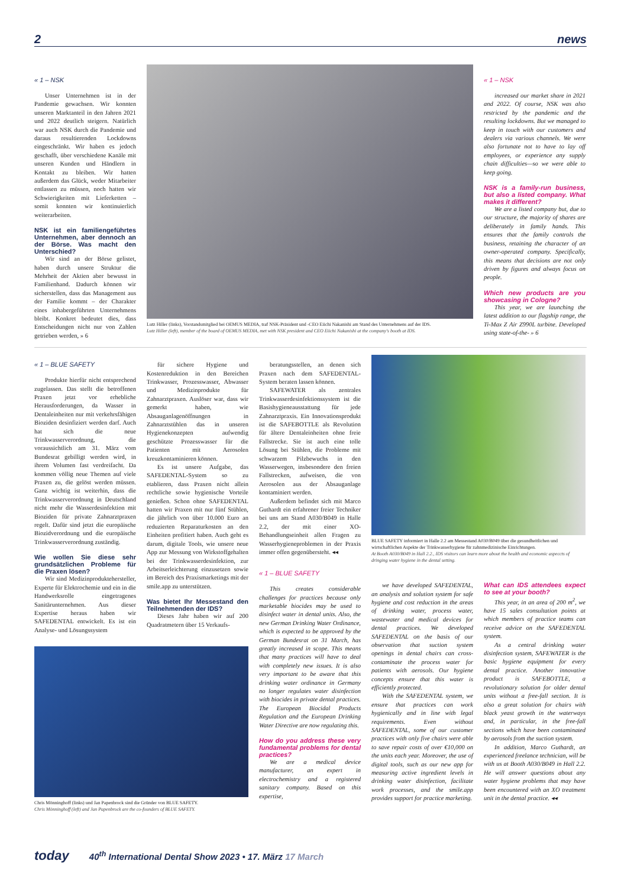2 news
« 1 – NSK
Unser Unternehmen ist in der Pandemie gewachsen. Wir konnten unseren Marktanteil in den Jahren 2021 und 2022 deutlich steigern. Natürlich war auch NSK durch die Pandemie und daraus resultierenden Lockdowns eingeschränkt. Wir haben es jedoch geschafft, über verschiedene Kanäle mit unseren Kunden und Händlern in Kontakt zu bleiben. Wir hatten außerdem das Glück, weder Mitarbeiter entlassen zu müssen, noch hatten wir Schwierigkeiten mit Lieferketten – somit konnten wir kontinuierlich weiterarbeiten.
NSK ist ein familiengeführtes Unternehmen, aber dennoch an der Börse. Was macht den Unterschied?
Wir sind an der Börse gelistet, haben durch unsere Struktur die Mehrheit der Aktien aber bewusst in Familienhand. Dadurch können wir sicherstellen, dass das Management aus der Familie kommt – der Charakter eines inhabergeführten Unternehmens bleibt. Konkret bedeutet dies, dass Entscheidungen nicht nur von Zahlen getrieben werden, » 6
Lutz Hiller (links), Vorstandsmitglied bei OEMUS MEDIA, traf NSK-Präsident und -CEO Eiichi Nakanishi am Stand des Unternehmens auf der IDS.
Lutz Hiller (left), member of the board of OEMUS MEDIA, met with NSK president and CEO Eiichi Nakanishi at the company's booth at IDS.
« 1 – NSK
increased our market share in 2021 and 2022. Of course, NSK was also restricted by the pandemic and the resulting lockdowns. But we managed to keep in touch with our customers and dealers via various channels. We were also fortunate not to have to lay off employees, or experience any supply chain difficulties—so we were able to keep going.
NSK is a family-run business, but also a listed company. What makes it different?
We are a listed company but, due to our structure, the majority of shares are deliberately in family hands. This ensures that the family controls the business, retaining the character of an owner-operated company. Specifically, this means that decisions are not only driven by figures and always focus on people.
Which new products are you showcasing in Cologne?
This year, we are launching the latest addition to our flagship range, the Ti-Max Z Air Z990L turbine. Developed using state-of-the- » 6
« 1 – BLUE SAFETY
Produkte hierfür nicht entsprechend zugelassen. Das stellt die betroffenen Praxen jetzt vor erhebliche Herausforderungen, da Wasser in Dentaleinheiten nur mit verkehrsfähigen Bioziden desinfiziert werden darf. Auch hat sich die neue Trinkwasserverordnung, die voraussichtlich am 31. März vom Bundesrat gebilligt werden wird, in ihrem Volumen fast verdreifacht. Da kommen völlig neue Themen auf viele Praxen zu, die gelöst werden müssen. Ganz wichtig ist weiterhin, dass die Trinkwasserverordnung in Deutschland nicht mehr die Wasserdesinfektion mit Bioziden für private Zahnarztpraxen regelt. Dafür sind jetzt die europäische Biozidverordnung und die europäische Trinkwasserverordnung zuständig.
Wie wollen Sie diese sehr grundsätzlichen Probleme für die Praxen lösen?
Wir sind Medizinproduktehersteller, Experte für Elektrochemie und ein in die Handwerksrolle eingetragenes Sanitärunternehmen. Aus dieser Expertise heraus haben wir SAFEDENTAL entwickelt. Es ist ein Analyse- und Lösungssystem
für sichere Hygiene und Kostenreduktion in den Bereichen Trinkwasser, Prozesswasser, Abwasser und Medizinprodukte für Zahnarztpraxen. Auslöser war, dass wir gemerkt haben, wie Absauganlagenöffnungen in Zahnarztstühlen das in unseren Hygienekonzepten aufwendig geschützte Prozesswasser für die Patienten mit Aerosolen kreuzkontaminieren können.
Es ist unsere Aufgabe, das SAFEDENTAL-System so zu etablieren, dass Praxen nicht allein rechtliche sowie hygienische Vorteile genießen. Schon ohne SAFEDENTAL hatten wir Praxen mit nur fünf Stühlen, die jährlich von über 10.000 Euro an reduzierten Reparaturkosten an den Einheiten profitiert haben. Auch geht es darum, digitale Tools, wie unsere neue App zur Messung von Wirkstoffgehalten bei der Trinkwasserdesinfektion, zur Arbeitserleichterung einzusetzen sowie im Bereich des Praxismarketings mit der smile.app zu unterstützen.
Was bietet Ihr Messestand den Teilnehmenden der IDS?
Dieses Jahr haben wir auf 200 Quadratmetern über 15 Verkaufs-
beratungsstellen, an denen sich Praxen nach dem SAFEDENTAL-System beraten lassen können.
SAFEWATER als zentrales Trinkwasserdesinfektionssystem ist die Basishygieneausstattung für jede Zahnarztpraxis. Ein Innovationsprodukt ist die SAFEBOTTLE als Revolution für ältere Dentaleinheiten ohne freie Fallstrecke. Sie ist auch eine tolle Lösung bei Stühlen, die Probleme mit schwarzem Pilzbewuchs in den Wasserwegen, insbesondere den freien Fallstrecken, aufweisen, die von Aerosolen aus der Absauganlage kontaminiert werden.
Außerdem befindet sich mit Marco Guthardt ein erfahrener freier Techniker bei uns am Stand A030/B049 in Halle 2.2, der mit einer XO-Behandlungseinheit allen Fragen zu Wasserhygieneproblemen in der Praxis immer offen gegenübersteht. ◂◂
BLUE SAFETY informiert in Halle 2.2 am Messestand A030/B049 über die gesundheitlichen und wirtschaftlichen Aspekte der Trinkwasserhygiene für zahnmedizinische Einrichtungen.
At Booth A030/B049 in Hall 2.2., IDS visitors can learn more about the health and economic aspeccts of dringing water hygiene in the dental setting.
Chris Mönninghoff (links) und Jan Papenbrock sind die Gründer von BLUE SAFETY.
Chris Mönninghoff (left) and Jan Papenbrock are the co-founders of BLUE SAFETY.
« 1 – BLUE SAFETY
This creates considerable challenges for practices because only marketable biocides may be used to disinfect water in dental units. Also, the new German Drinking Water Ordinance, which is expected to be approved by the German Bundesrat on 31 March, has greatly increased in scope. This means that many practices will have to deal with completely new issues. It is also very important to be aware that this drinking water ordinance in Germany no longer regulates water disinfection with biocides in private dental practices. The European Biocidal Products Regulation and the European Drinking Water Directive are now regulating this.
How do you address these very fundamental problems for dental practices?
We are a medical device manufacturer, an expert in electrochemistry and a registered sanitary company. Based on this expertise,
we have developed SAFEDENTAL, an analysis and solution system for safe hygiene and cost reduction in the areas of drinking water, process water, wastewater and medical devices for dental practices. We developed SAFEDENTAL on the basis of our observation that suction system openings in dental chairs can cross-contaminate the process water for patients with aerosols. Our hygiene concepts ensure that this water is efficiently protected.
With the SAFEDENTAL system, we ensure that practices can work hygienically and in line with legal requirements. Even without SAFEDENTAL, some of our customer practices with only five chairs were able to save repair costs of over €10,000 on the units each year. Moreover, the use of digital tools, such as our new app for measuring active ingredient levels in drinking water disinfection, facilitate work processes, and the smile.app provides support for practice marketing.
What can IDS attendees expect to see at your booth?
This year, in an area of 200 m<sup>2</sup>, we have 15 sales consultation points at which members of practice teams can receive advice on the SAFEDENTAL system.
As a central drinking water disinfection system, SAFEWATER is the basic hygiene equipment for every dental practice. Another innovative product is SAFEBOTTLE, a revolutionary solution for older dental units without a free-fall section. It is also a great solution for chairs with black yeast growth in the waterways and, in particular, in the free-fall sections which have been contaminated by aerosols from the suction system.
In addition, Marco Guthardt, an experienced freelance technician, will be with us at Booth A030/B049 in Hall 2.2. He will answer questions about any water hygiene problems that may have been encountered with an XO treatment unit in the dental practice. ◂◂
today 40<sup>th</sup> International Dental Show 2023 • 17. März 17 March